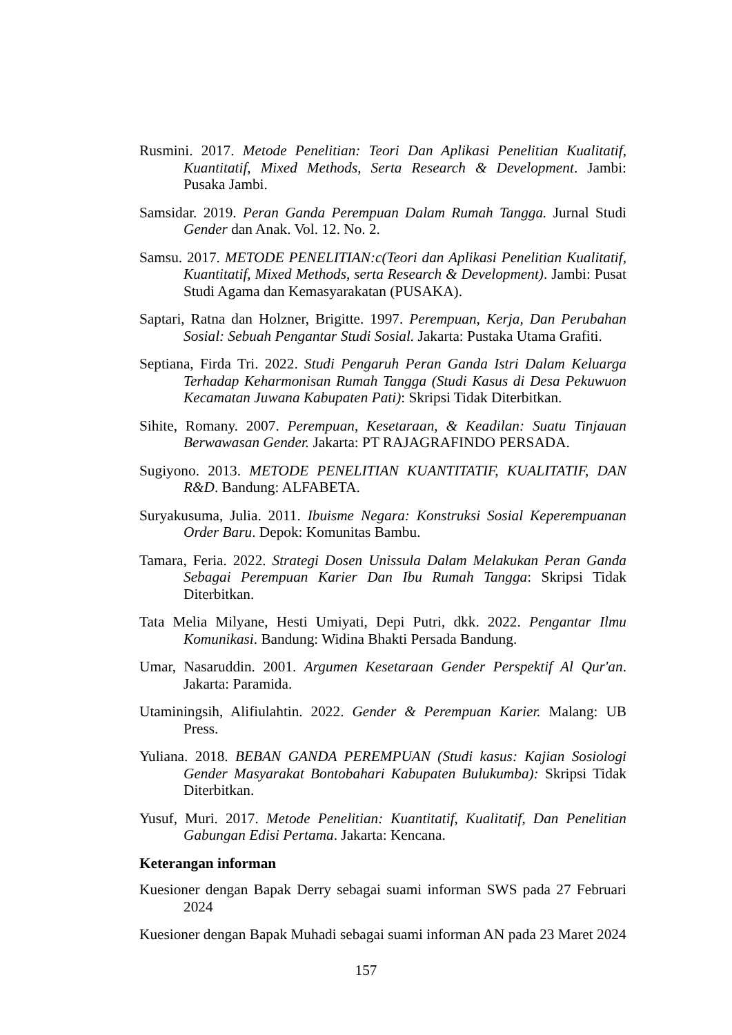Rusmini. 2017. Metode Penelitian: Teori Dan Aplikasi Penelitian Kualitatif, Kuantitatif, Mixed Methods, Serta Research & Development. Jambi: Pusaka Jambi.
Samsidar. 2019. Peran Ganda Perempuan Dalam Rumah Tangga. Jurnal Studi Gender dan Anak. Vol. 12. No. 2.
Samsu. 2017. METODE PENELITIAN:c(Teori dan Aplikasi Penelitian Kualitatif, Kuantitatif, Mixed Methods, serta Research & Development). Jambi: Pusat Studi Agama dan Kemasyarakatan (PUSAKA).
Saptari, Ratna dan Holzner, Brigitte. 1997. Perempuan, Kerja, Dan Perubahan Sosial: Sebuah Pengantar Studi Sosial. Jakarta: Pustaka Utama Grafiti.
Septiana, Firda Tri. 2022. Studi Pengaruh Peran Ganda Istri Dalam Keluarga Terhadap Keharmonisan Rumah Tangga (Studi Kasus di Desa Pekuwuon Kecamatan Juwana Kabupaten Pati): Skripsi Tidak Diterbitkan.
Sihite, Romany. 2007. Perempuan, Kesetaraan, & Keadilan: Suatu Tinjauan Berwawasan Gender. Jakarta: PT RAJAGRAFINDO PERSADA.
Sugiyono. 2013. METODE PENELITIAN KUANTITATIF, KUALITATIF, DAN R&D. Bandung: ALFABETA.
Suryakusuma, Julia. 2011. Ibuisme Negara: Konstruksi Sosial Keperempuanan Order Baru. Depok: Komunitas Bambu.
Tamara, Feria. 2022. Strategi Dosen Unissula Dalam Melakukan Peran Ganda Sebagai Perempuan Karier Dan Ibu Rumah Tangga: Skripsi Tidak Diterbitkan.
Tata Melia Milyane, Hesti Umiyati, Depi Putri, dkk. 2022. Pengantar Ilmu Komunikasi. Bandung: Widina Bhakti Persada Bandung.
Umar, Nasaruddin. 2001. Argumen Kesetaraan Gender Perspektif Al Qur'an. Jakarta: Paramida.
Utaminingsih, Alifiulahtin. 2022. Gender & Perempuan Karier. Malang: UB Press.
Yuliana. 2018. BEBAN GANDA PEREMPUAN (Studi kasus: Kajian Sosiologi Gender Masyarakat Bontobahari Kabupaten Bulukumba): Skripsi Tidak Diterbitkan.
Yusuf, Muri. 2017. Metode Penelitian: Kuantitatif, Kualitatif, Dan Penelitian Gabungan Edisi Pertama. Jakarta: Kencana.
Keterangan informan
Kuesioner dengan Bapak Derry sebagai suami informan SWS pada 27 Februari 2024
Kuesioner dengan Bapak Muhadi sebagai suami informan AN pada 23 Maret 2024
157